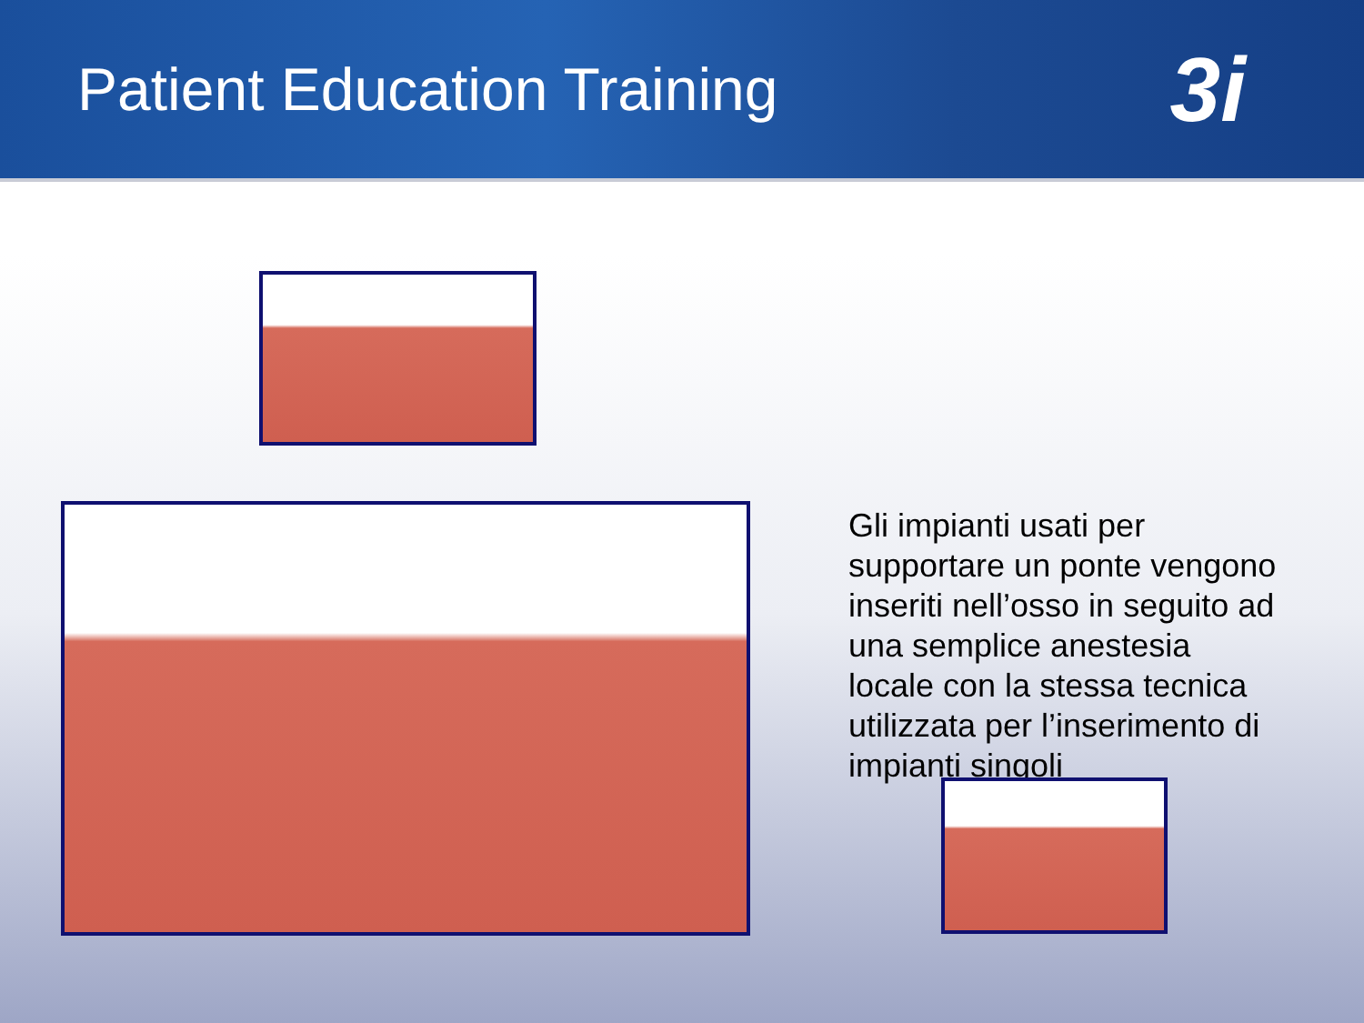Patient Education Training
3i
Gli impianti usati per supportare un ponte vengono inseriti nell’osso in seguito ad una semplice anestesia locale con la stessa tecnica utilizzata per l’inserimento di impianti singoli